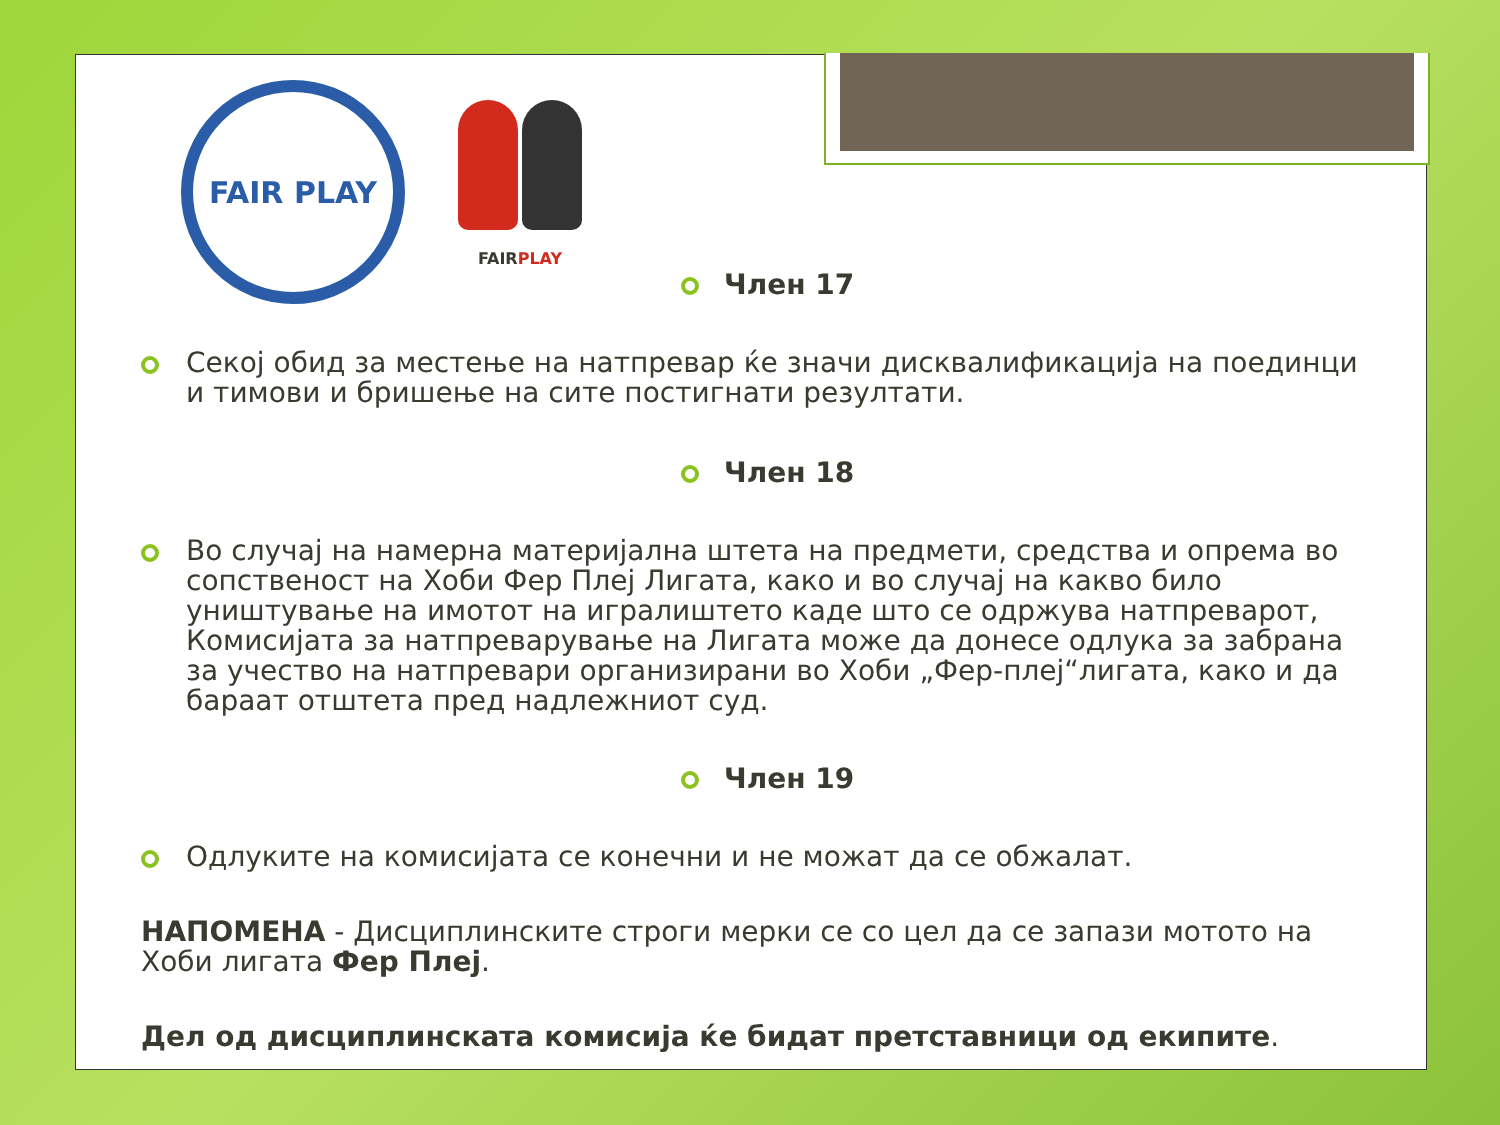FAIR PLAY
FAIRPLAY
Член 17
Секој обид за местење на натпревар ќе значи дисквалификација на поединци и тимови и бришење на сите постигнати резултати.
Член 18
Во случај на намерна материјална штета на предмети, средства и опрема во сопственост на Хоби Фер Плеј Лигата, како и во случај на какво било уништување на имотот на игралиштето каде што се одржува натпреварот, Комисијата за натпреварување на Лигата може да донесе одлука за забрана за учество на натпревари организирани во Хоби „Фер-плеј“лигата, како и да бараат отштета пред надлежниот суд.
Член 19
Одлуките на комисијата се конечни и не можат да се обжалат.
НАПОМЕНА - Дисциплинските строги мерки се со цел да се запази мотото на Хоби лигата Фер Плеј.
Дел од дисциплинската комисија ќе бидат претставници од екипите.